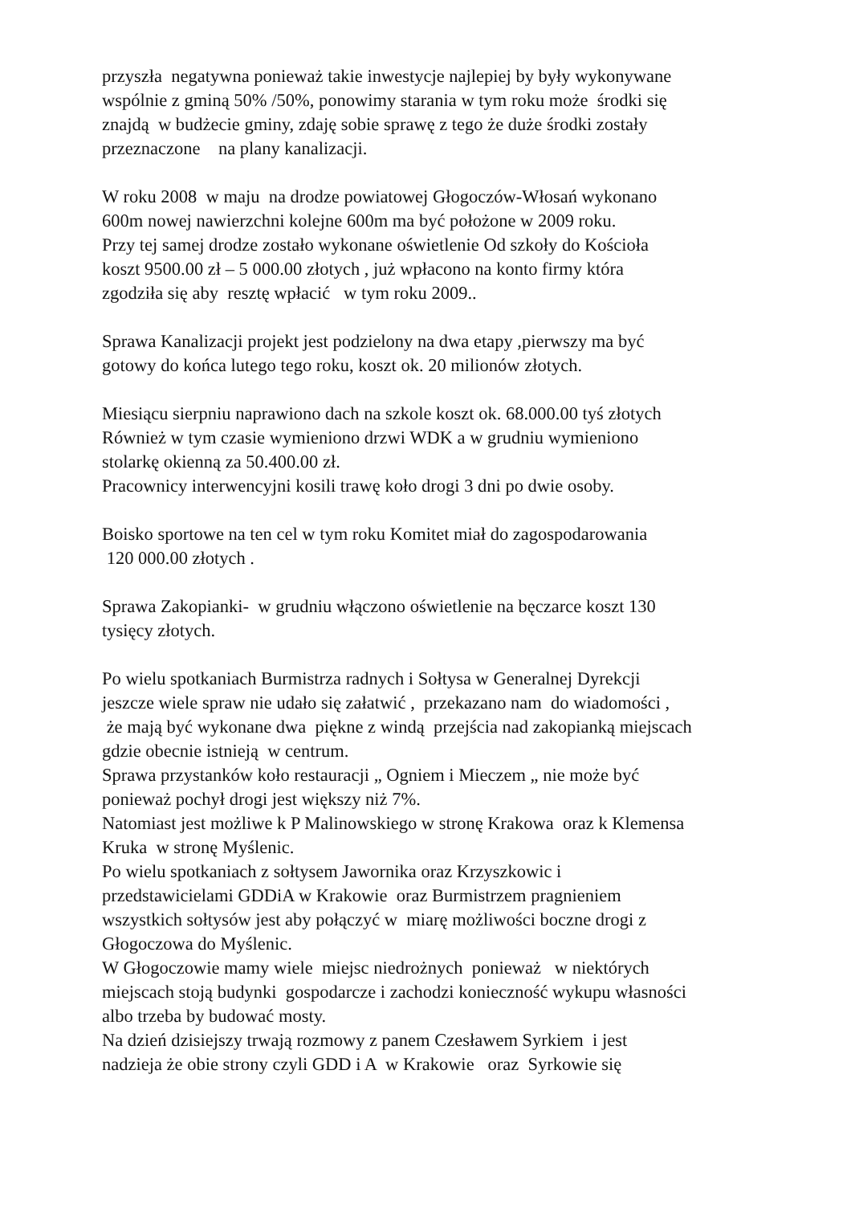przyszła negatywna ponieważ takie inwestycje najlepiej by były wykonywane wspólnie z gminą 50% /50%, ponowimy starania w tym roku może środki się znajdą w budżecie gminy, zdaję sobie sprawę z tego że duże środki zostały przeznaczone na plany kanalizacji.
W roku 2008 w maju na drodze powiatowej Głogoczów-Włosań wykonano 600m nowej nawierzchni kolejne 600m ma być położone w 2009 roku. Przy tej samej drodze zostało wykonane oświetlenie Od szkoły do Kościoła koszt 9500.00 zł – 5 000.00 złotych , już wpłacono na konto firmy która zgodziła się aby resztę wpłacić w tym roku 2009..
Sprawa Kanalizacji projekt jest podzielony na dwa etapy ,pierwszy ma być gotowy do końca lutego tego roku, koszt ok. 20 milionów złotych.
Miesiącu sierpniu naprawiono dach na szkole koszt ok. 68.000.00 tyś złotych Również w tym czasie wymieniono drzwi WDK a w grudniu wymieniono stolarkę okienną za 50.400.00 zł. Pracownicy interwencyjni kosili trawę koło drogi 3 dni po dwie osoby.
Boisko sportowe na ten cel w tym roku Komitet miał do zagospodarowania 120 000.00 złotych .
Sprawa Zakopianki- w grudniu włączono oświetlenie na bęczarce koszt 130 tysięcy złotych.
Po wielu spotkaniach Burmistrza radnych i Sołtysa w Generalnej Dyrekcji jeszcze wiele spraw nie udało się załatwić , przekazano nam do wiadomości , że mają być wykonane dwa piękne z windą przejścia nad zakopianką miejscach gdzie obecnie istnieją w centrum. Sprawa przystanków koło restauracji „ Ogniem i Mieczem „ nie może być ponieważ pochył drogi jest większy niż 7%. Natomiast jest możliwe k P Malinowskiego w stronę Krakowa oraz k Klemensa Kruka w stronę Myślenic. Po wielu spotkaniach z sołtysem Jawornika oraz Krzyszkowic i przedstawicielami GDDiA w Krakowie oraz Burmistrzem pragnieniem wszystkich sołtysów jest aby połączyć w miarę możliwości boczne drogi z Głogoczowa do Myślenic. W Głogoczowie mamy wiele miejsc niedrożnych ponieważ w niektórych miejscach stoją budynki gospodarcze i zachodzi konieczność wykupu własności albo trzeba by budować mosty. Na dzień dzisiejszy trwają rozmowy z panem Czesławem Syrkiem i jest nadzieja że obie strony czyli GDD i A w Krakowie oraz Syrkowie się